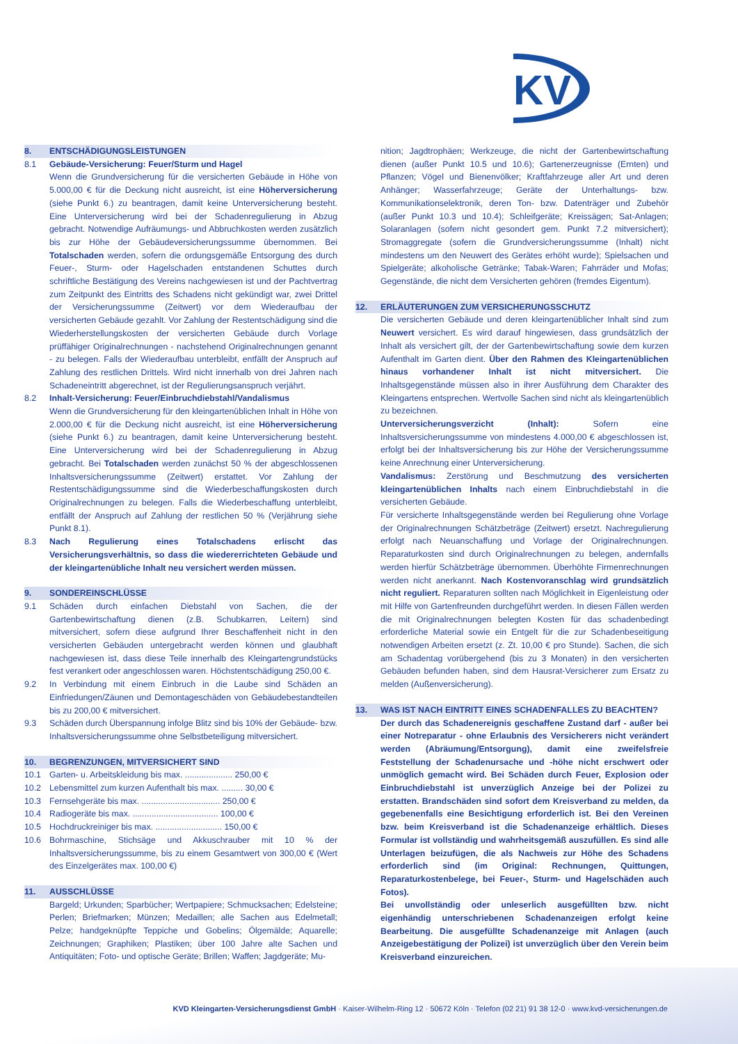KV
8. ENTSCHÄDIGUNGSLEISTUNGEN
8.1 Gebäude-Versicherung: Feuer/Sturm und Hagel
Wenn die Grundversicherung für die versicherten Gebäude in Höhe von 5.000,00 € für die Deckung nicht ausreicht, ist eine Höherversicherung (siehe Punkt 6.) zu beantragen, damit keine Unterversicherung besteht. Eine Unterversicherung wird bei der Schadenregulierung in Abzug gebracht. Notwendige Aufräumungs- und Abbruchkosten werden zusätzlich bis zur Höhe der Gebäudeversicherungssumme übernommen. Bei Totalschaden werden, sofern die ordungsgemäße Entsorgung des durch Feuer-, Sturm- oder Hagelschaden entstandenen Schuttes durch schriftliche Bestätigung des Vereins nachgewiesen ist und der Pachtvertrag zum Zeitpunkt des Eintritts des Schadens nicht gekündigt war, zwei Drittel der Versicherungssumme (Zeitwert) vor dem Wiederaufbau der versicherten Gebäude gezahlt. Vor Zahlung der Restentschädigung sind die Wiederherstellungskosten der versicherten Gebäude durch Vorlage prüffähiger Originalrechnungen - nachstehend Originalrechnungen genannt - zu belegen. Falls der Wiederaufbau unterbleibt, entfällt der Anspruch auf Zahlung des restlichen Drittels. Wird nicht innerhalb von drei Jahren nach Schadeneintritt abgerechnet, ist der Regulierungsanspruch verjährt.
8.2 Inhalt-Versicherung: Feuer/Einbruchdiebstahl/Vandalismus
Wenn die Grundversicherung für den kleingartenüblichen Inhalt in Höhe von 2.000,00 € für die Deckung nicht ausreicht, ist eine Höherversicherung (siehe Punkt 6.) zu beantragen, damit keine Unterversicherung besteht. Eine Unterversicherung wird bei der Schadenregulierung in Abzug gebracht. Bei Totalschaden werden zunächst 50 % der abgeschlossenen Inhaltsversicherungssumme (Zeitwert) erstattet. Vor Zahlung der Restentschädigungssumme sind die Wiederbeschaffungskosten durch Originalrechnungen zu belegen. Falls die Wiederbeschaffung unterbleibt, entfällt der Anspruch auf Zahlung der restlichen 50 % (Verjährung siehe Punkt 8.1).
8.3 Nach Regulierung eines Totalschadens erlischt das Versicherungsverhältnis, so dass die wiedererrichteten Gebäude und der kleingartenübliche Inhalt neu versichert werden müssen.
9. SONDEREINSCHLÜSSE
9.1 Schäden durch einfachen Diebstahl von Sachen, die der Gartenbewirtschaftung dienen (z.B. Schubkarren, Leitern) sind mitversichert, sofern diese aufgrund Ihrer Beschaffenheit nicht in den versicherten Gebäuden untergebracht werden können und glaubhaft nachgewiesen ist, dass diese Teile innerhalb des Kleingartengrundstücks fest verankert oder angeschlossen waren. Höchstentschädigung 250,00 €.
9.2 In Verbindung mit einem Einbruch in die Laube sind Schäden an Einfriedungen/Zäunen und Demontageschäden von Gebäudebestandteilen bis zu 200,00 € mitversichert.
9.3 Schäden durch Überspannung infolge Blitz sind bis 10% der Gebäude- bzw. Inhaltsversicherungssumme ohne Selbstbeteiligung mitversichert.
10. BEGRENZUNGEN, MITVERSICHERT SIND
10.1 Garten- u. Arbeitskleidung bis max. .................... 250,00 €
10.2 Lebensmittel zum kurzen Aufenthalt bis max. ......... 30,00 €
10.3 Fernsehgeräte bis max. ................................. 250,00 €
10.4 Radiogeräte bis max. .................................... 100,00 €
10.5 Hochdruckreiniger bis max. ............................ 150,00 €
10.6 Bohrmaschine, Stichsäge und Akkuschrauber mit 10 % der Inhaltsversicherungssumme, bis zu einem Gesamtwert von 300,00 € (Wert des Einzelgerätes max. 100,00 €)
11. AUSSCHLÜSSE
Bargeld; Urkunden; Sparbücher; Wertpapiere; Schmucksachen; Edelsteine; Perlen; Briefmarken; Münzen; Medaillen; alle Sachen aus Edelmetall; Pelze; handgeknüpfte Teppiche und Gobelins; Ölgemälde; Aquarelle; Zeichnungen; Graphiken; Plastiken; über 100 Jahre alte Sachen und Antiquitäten; Foto- und optische Geräte; Brillen; Waffen; Jagdgeräte; Mu-
nition; Jagdtrophäen; Werkzeuge, die nicht der Gartenbewirtschaftung dienen (außer Punkt 10.5 und 10.6); Gartenerzeugnisse (Ernten) und Pflanzen; Vögel und Bienenvölker; Kraftfahrzeuge aller Art und deren Anhänger; Wasserfahrzeuge; Geräte der Unterhaltungs- bzw. Kommunikationselektronik, deren Ton- bzw. Datenträger und Zubehör (außer Punkt 10.3 und 10.4); Schleifgeräte; Kreissägen; Sat-Anlagen; Solaranlagen (sofern nicht gesondert gem. Punkt 7.2 mitversichert); Stromaggregate (sofern die Grundversicherungssumme (Inhalt) nicht mindestens um den Neuwert des Gerätes erhöht wurde); Spielsachen und Spielgeräte; alkoholische Getränke; Tabak-Waren; Fahrräder und Mofas; Gegenstände, die nicht dem Versicherten gehören (fremdes Eigentum).
12. ERLÄUTERUNGEN ZUM VERSICHERUNGSSCHUTZ
Die versicherten Gebäude und deren kleingartenüblicher Inhalt sind zum Neuwert versichert. Es wird darauf hingewiesen, dass grundsätzlich der Inhalt als versichert gilt, der der Gartenbewirtschaftung sowie dem kurzen Aufenthalt im Garten dient. Über den Rahmen des Kleingartenüblichen hinaus vorhandener Inhalt ist nicht mitversichert. Die Inhaltsgegenstände müssen also in ihrer Ausführung dem Charakter des Kleingartens entsprechen. Wertvolle Sachen sind nicht als kleingartenüblich zu bezeichnen.
Unterversicherungsverzicht (Inhalt): Sofern eine Inhaltsversicherungssumme von mindestens 4.000,00 € abgeschlossen ist, erfolgt bei der Inhaltsversicherung bis zur Höhe der Versicherungssumme keine Anrechnung einer Unterversicherung.
Vandalismus: Zerstörung und Beschmutzung des versicherten kleingartenüblichen Inhalts nach einem Einbruchdiebstahl in die versicherten Gebäude.
Für versicherte Inhaltsgegenstände werden bei Regulierung ohne Vorlage der Originalrechnungen Schätzbeträge (Zeitwert) ersetzt. Nachregulierung erfolgt nach Neuanschaffung und Vorlage der Originalrechnungen. Reparaturkosten sind durch Originalrechnungen zu belegen, andernfalls werden hierfür Schätzbeträge übernommen. Überhöhte Firmenrechnungen werden nicht anerkannt. Nach Kostenvoranschlag wird grundsätzlich nicht reguliert. Reparaturen sollten nach Möglichkeit in Eigenleistung oder mit Hilfe von Gartenfreunden durchgeführt werden. In diesen Fällen werden die mit Originalrechnungen belegten Kosten für das schadenbedingt erforderliche Material sowie ein Entgelt für die zur Schadenbeseitigung notwendigen Arbeiten ersetzt (z. Zt. 10,00 € pro Stunde). Sachen, die sich am Schadentag vorübergehend (bis zu 3 Monaten) in den versicherten Gebäuden befunden haben, sind dem Hausrat-Versicherer zum Ersatz zu melden (Außenversicherung).
13. WAS IST NACH EINTRITT EINES SCHADENFALLES ZU BEACHTEN?
Der durch das Schadenereignis geschaffene Zustand darf - außer bei einer Notreparatur - ohne Erlaubnis des Versicherers nicht verändert werden (Abräumung/Entsorgung), damit eine zweifelsfreie Feststellung der Schadenursache und -höhe nicht erschwert oder unmöglich gemacht wird. Bei Schäden durch Feuer, Explosion oder Einbruchdiebstahl ist unverzüglich Anzeige bei der Polizei zu erstatten. Brandschäden sind sofort dem Kreisverband zu melden, da gegebenenfalls eine Besichtigung erforderlich ist. Bei den Vereinen bzw. beim Kreisverband ist die Schadenanzeige erhältlich. Dieses Formular ist vollständig und wahrheitsgemäß auszufüllen. Es sind alle Unterlagen beizufügen, die als Nachweis zur Höhe des Schadens erforderlich sind (im Original: Rechnungen, Quittungen, Reparaturkostenbelege, bei Feuer-, Sturm- und Hagelschäden auch Fotos).
Bei unvollständig oder unleserlich ausgefüllten bzw. nicht eigenhändig unterschriebenen Schadenanzeigen erfolgt keine Bearbeitung. Die ausgefüllte Schadenanzeige mit Anlagen (auch Anzeigebestätigung der Polizei) ist unverzüglich über den Verein beim Kreisverband einzureichen.
KVD Kleingarten-Versicherungsdienst GmbH · Kaiser-Wilhelm-Ring 12 · 50672 Köln · Telefon (02 21) 91 38 12-0 · www.kvd-versicherungen.de